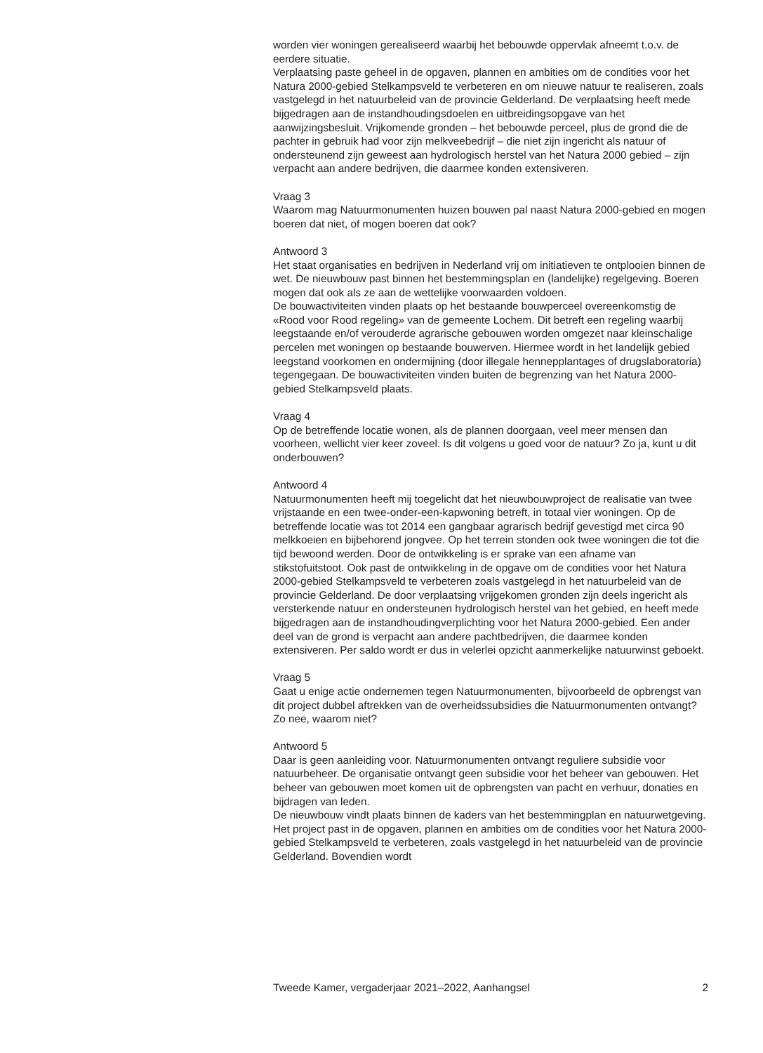worden vier woningen gerealiseerd waarbij het bebouwde oppervlak afneemt t.o.v. de eerdere situatie.
Verplaatsing paste geheel in de opgaven, plannen en ambities om de condities voor het Natura 2000-gebied Stelkampsveld te verbeteren en om nieuwe natuur te realiseren, zoals vastgelegd in het natuurbeleid van de provincie Gelderland. De verplaatsing heeft mede bijgedragen aan de instandhoudingsdoelen en uitbreidingsopgave van het aanwijzingsbesluit. Vrijkomende gronden – het bebouwde perceel, plus de grond die de pachter in gebruik had voor zijn melkveebedrijf – die niet zijn ingericht als natuur of ondersteunend zijn geweest aan hydrologisch herstel van het Natura 2000 gebied – zijn verpacht aan andere bedrijven, die daarmee konden extensiveren.
Vraag 3
Waarom mag Natuurmonumenten huizen bouwen pal naast Natura 2000-gebied en mogen boeren dat niet, of mogen boeren dat ook?
Antwoord 3
Het staat organisaties en bedrijven in Nederland vrij om initiatieven te ontplooien binnen de wet. De nieuwbouw past binnen het bestemmingsplan en (landelijke) regelgeving. Boeren mogen dat ook als ze aan de wettelijke voorwaarden voldoen.
De bouwactiviteiten vinden plaats op het bestaande bouwperceel overeenkomstig de «Rood voor Rood regeling» van de gemeente Lochem. Dit betreft een regeling waarbij leegstaande en/of verouderde agrarische gebouwen worden omgezet naar kleinschalige percelen met woningen op bestaande bouwerven. Hiermee wordt in het landelijk gebied leegstand voorkomen en ondermijning (door illegale hennepplantages of drugslaboratoria) tegengegaan. De bouwactiviteiten vinden buiten de begrenzing van het Natura 2000-gebied Stelkampsveld plaats.
Vraag 4
Op de betreffende locatie wonen, als de plannen doorgaan, veel meer mensen dan voorheen, wellicht vier keer zoveel. Is dit volgens u goed voor de natuur? Zo ja, kunt u dit onderbouwen?
Antwoord 4
Natuurmonumenten heeft mij toegelicht dat het nieuwbouwproject de realisatie van twee vrijstaande en een twee-onder-een-kapwoning betreft, in totaal vier woningen. Op de betreffende locatie was tot 2014 een gangbaar agrarisch bedrijf gevestigd met circa 90 melkkoeien en bijbehorend jongvee. Op het terrein stonden ook twee woningen die tot die tijd bewoond werden. Door de ontwikkeling is er sprake van een afname van stikstofuitstoot. Ook past de ontwikkeling in de opgave om de condities voor het Natura 2000-gebied Stelkampsveld te verbeteren zoals vastgelegd in het natuurbeleid van de provincie Gelderland. De door verplaatsing vrijgekomen gronden zijn deels ingericht als versterkende natuur en ondersteunen hydrologisch herstel van het gebied, en heeft mede bijgedragen aan de instandhoudingverplichting voor het Natura 2000-gebied. Een ander deel van de grond is verpacht aan andere pachtbedrijven, die daarmee konden extensiveren. Per saldo wordt er dus in velerlei opzicht aanmerkelijke natuurwinst geboekt.
Vraag 5
Gaat u enige actie ondernemen tegen Natuurmonumenten, bijvoorbeeld de opbrengst van dit project dubbel aftrekken van de overheidssubsidies die Natuurmonumenten ontvangt? Zo nee, waarom niet?
Antwoord 5
Daar is geen aanleiding voor. Natuurmonumenten ontvangt reguliere subsidie voor natuurbeheer. De organisatie ontvangt geen subsidie voor het beheer van gebouwen. Het beheer van gebouwen moet komen uit de opbrengsten van pacht en verhuur, donaties en bijdragen van leden.
De nieuwbouw vindt plaats binnen de kaders van het bestemmingplan en natuurwetgeving. Het project past in de opgaven, plannen en ambities om de condities voor het Natura 2000-gebied Stelkampsveld te verbeteren, zoals vastgelegd in het natuurbeleid van de provincie Gelderland. Bovendien wordt
Tweede Kamer, vergaderjaar 2021–2022, Aanhangsel 2